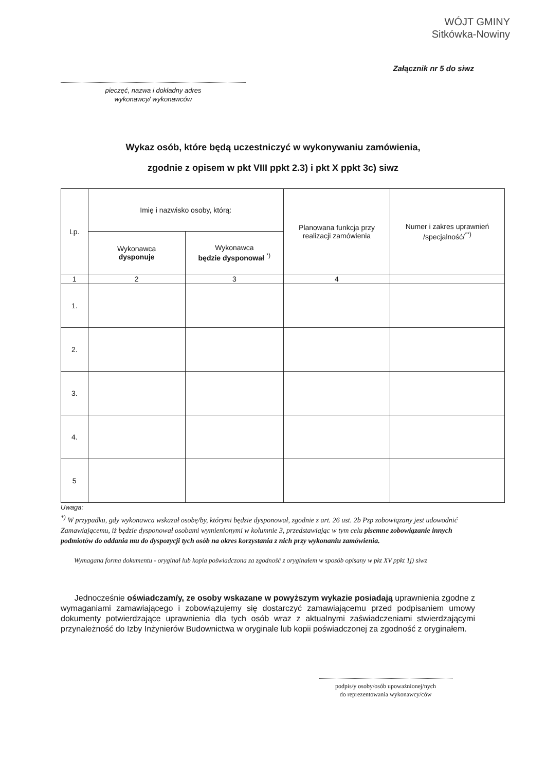WÓJT GMINY
Sitkówka-Nowiny
Załącznik nr 5 do siwz
pieczęć, nazwa i dokładny adres
wykonawcy/ wykonawców
Wykaz osób, które będą uczestniczyć w wykonywaniu zamówienia,
zgodnie z opisem w pkt VIII ppkt 2.3) i pkt X ppkt 3c) siwz
| Lp. | Imię i nazwisko osoby, którą: | | Planowana funkcja przy realizacji zamówienia | Numer i zakres uprawnień /specjalność/<sup>**)</sup> |
| --- | --- | --- | --- | --- |
| | Wykonawca dysponuje | Wykonawca będzie dysponował <sup>*)</sup> | | |
| 1 | 2 | 3 | 4 | |
| 1. | | | | |
| 2. | | | | |
| 3. | | | | |
| 4. | | | | |
| 5 | | | | |
Uwaga:
<sup>*)</sup> W przypadku, gdy wykonawca wskazał osobę/by, którymi będzie dysponował, zgodnie z art. 26 ust. 2b Pzp zobowiązany jest udowodnić Zamawiającemu, iż będzie dysponował osobami wymienionymi w kolumnie 3, przedstawiając w tym celu pisemne zobowiązanie innych podmiotów do oddania mu do dyspozycji tych osób na okres korzystania z nich przy wykonaniu zamówienia.
Wymagana forma dokumentu - oryginał lub kopia poświadczona za zgodność z oryginałem w sposób opisany w pkt XV ppkt 1j) siwz
Jednocześnie oświadczam/y, ze osoby wskazane w powyższym wykazie posiadają uprawnienia zgodne z wymaganiami zamawiającego i zobowiązujemy się dostarczyć zamawiającemu przed podpisaniem umowy dokumenty potwierdzające uprawnienia dla tych osób wraz z aktualnymi zaświadczeniami stwierdzającymi przynależność do Izby Inżynierów Budownictwa w oryginale lub kopii poświadczonej za zgodność z oryginałem.
podpis/y osoby/osób upoważnionej/nych
do reprezentowania wykonawcy/ców